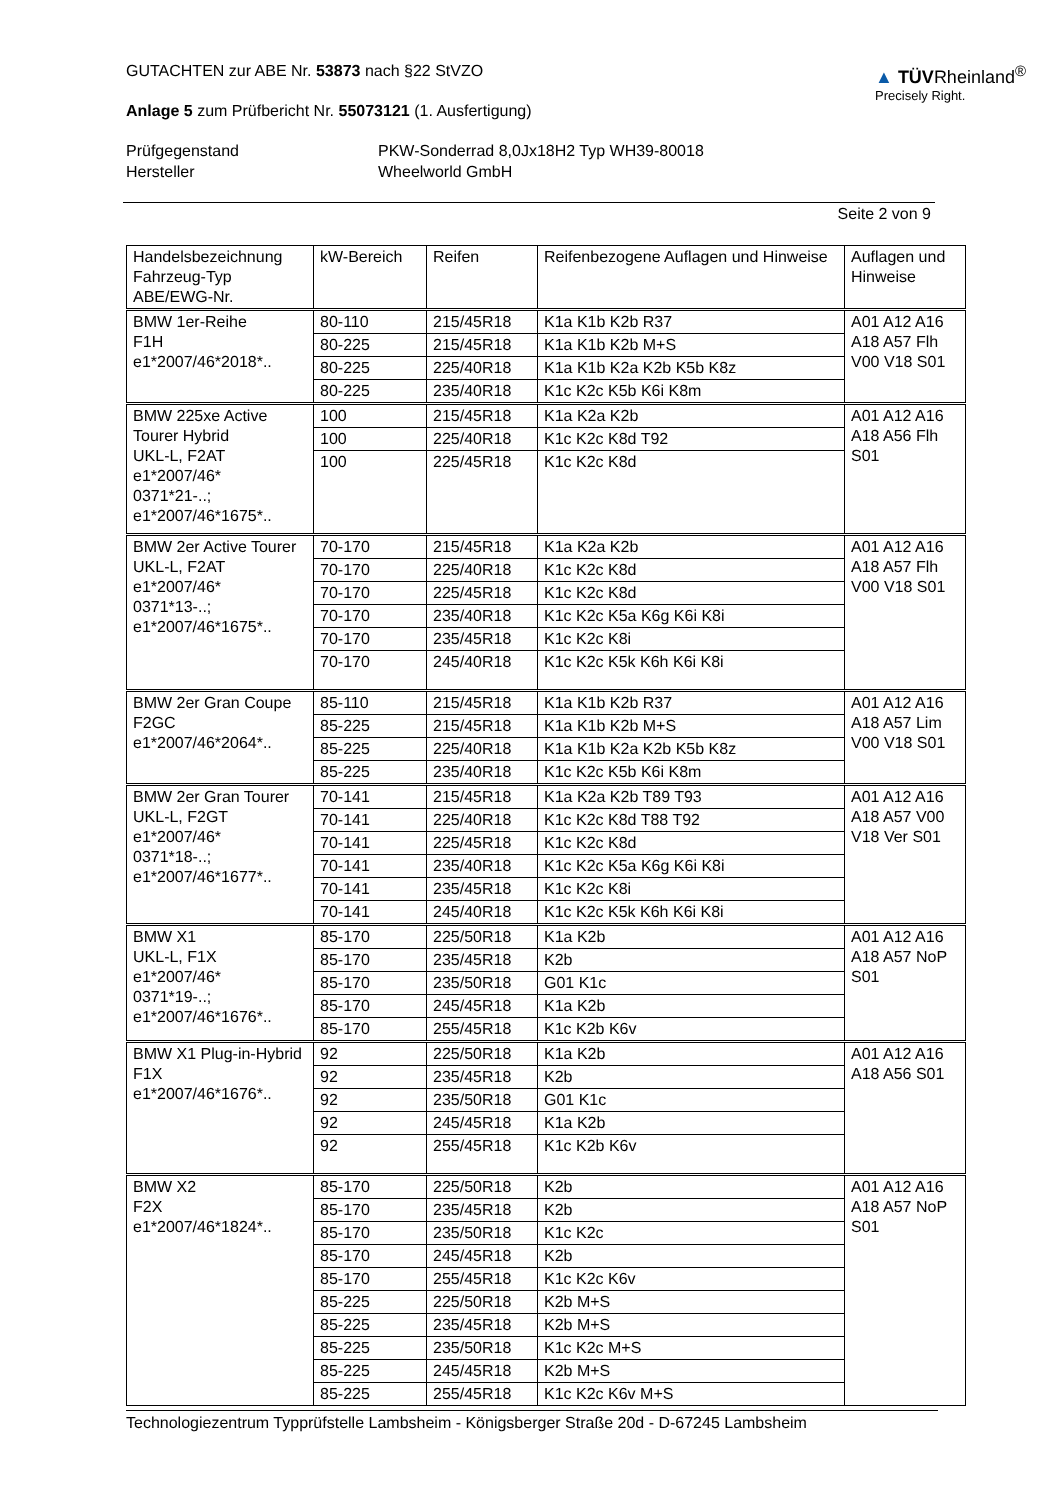GUTACHTEN zur ABE Nr. 53873 nach §22 StVZO
Anlage 5 zum Prüfbericht Nr. 55073121 (1. Ausfertigung)
▲ TÜVRheinland<sup>®</sup>
Precisely Right.
Prüfgegenstand PKW-Sonderrad 8,0Jx18H2 Typ WH39-80018 Hersteller Wheelworld GmbH
Seite 2 von 9
| Handelsbezeichnung Fahrzeug-Typ ABE/EWG-Nr. | kW-Bereich | Reifen | Reifenbezogene Auflagen und Hinweise | Auflagen und Hinweise |
| --- | --- | --- | --- | --- |
| BMW 1er-Reihe F1H e1*2007/46*2018*.. | 80-110 | 215/45R18 | K1a K1b K2b R37 | A01 A12 A16 A18 A57 Flh V00 V18 S01 |
| | 80-225 | 215/45R18 | K1a K1b K2b M+S | |
| | 80-225 | 225/40R18 | K1a K1b K2a K2b K5b K8z | |
| | 80-225 | 235/40R18 | K1c K2c K5b K6i K8m | |
| BMW 225xe Active Tourer Hybrid UKL-L, F2AT e1*2007/46* 0371*21-..; e1*2007/46*1675*.. | 100 | 215/45R18 | K1a K2a K2b | A01 A12 A16 A18 A56 Flh S01 |
| | 100 | 225/40R18 | K1c K2c K8d T92 | |
| | 100 | 225/45R18 | K1c K2c K8d | |
| BMW 2er Active Tourer UKL-L, F2AT e1*2007/46* 0371*13-..; e1*2007/46*1675*.. | 70-170 | 215/45R18 | K1a K2a K2b | A01 A12 A16 A18 A57 Flh V00 V18 S01 |
| | 70-170 | 225/40R18 | K1c K2c K8d | |
| | 70-170 | 225/45R18 | K1c K2c K8d | |
| | 70-170 | 235/40R18 | K1c K2c K5a K6g K6i K8i | |
| | 70-170 | 235/45R18 | K1c K2c K8i | |
| | 70-170 | 245/40R18 | K1c K2c K5k K6h K6i K8i | |
| BMW 2er Gran Coupe F2GC e1*2007/46*2064*.. | 85-110 | 215/45R18 | K1a K1b K2b R37 | A01 A12 A16 A18 A57 Lim V00 V18 S01 |
| | 85-225 | 215/45R18 | K1a K1b K2b M+S | |
| | 85-225 | 225/40R18 | K1a K1b K2a K2b K5b K8z | |
| | 85-225 | 235/40R18 | K1c K2c K5b K6i K8m | |
| BMW 2er Gran Tourer UKL-L, F2GT e1*2007/46* 0371*18-..; e1*2007/46*1677*.. | 70-141 | 215/45R18 | K1a K2a K2b T89 T93 | A01 A12 A16 A18 A57 V00 V18 Ver S01 |
| | 70-141 | 225/40R18 | K1c K2c K8d T88 T92 | |
| | 70-141 | 225/45R18 | K1c K2c K8d | |
| | 70-141 | 235/40R18 | K1c K2c K5a K6g K6i K8i | |
| | 70-141 | 235/45R18 | K1c K2c K8i | |
| | 70-141 | 245/40R18 | K1c K2c K5k K6h K6i K8i | |
| BMW X1 UKL-L, F1X e1*2007/46* 0371*19-..; e1*2007/46*1676*.. | 85-170 | 225/50R18 | K1a K2b | A01 A12 A16 A18 A57 NoP S01 |
| | 85-170 | 235/45R18 | K2b | |
| | 85-170 | 235/50R18 | G01 K1c | |
| | 85-170 | 245/45R18 | K1a K2b | |
| | 85-170 | 255/45R18 | K1c K2b K6v | |
| BMW X1 Plug-in-Hybrid F1X e1*2007/46*1676*.. | 92 | 225/50R18 | K1a K2b | A01 A12 A16 A18 A56 S01 |
| | 92 | 235/45R18 | K2b | |
| | 92 | 235/50R18 | G01 K1c | |
| | 92 | 245/45R18 | K1a K2b | |
| | 92 | 255/45R18 | K1c K2b K6v | |
| BMW X2 F2X e1*2007/46*1824*.. | 85-170 | 225/50R18 | K2b | A01 A12 A16 A18 A57 NoP S01 |
| | 85-170 | 235/45R18 | K2b | |
| | 85-170 | 235/50R18 | K1c K2c | |
| | 85-170 | 245/45R18 | K2b | |
| | 85-170 | 255/45R18 | K1c K2c K6v | |
| | 85-225 | 225/50R18 | K2b M+S | |
| | 85-225 | 235/45R18 | K2b M+S | |
| | 85-225 | 235/50R18 | K1c K2c M+S | |
| | 85-225 | 245/45R18 | K2b M+S | |
| | 85-225 | 255/45R18 | K1c K2c K6v M+S | |
Technologiezentrum Typprüfstelle Lambsheim - Königsberger Straße 20d - D-67245 Lambsheim